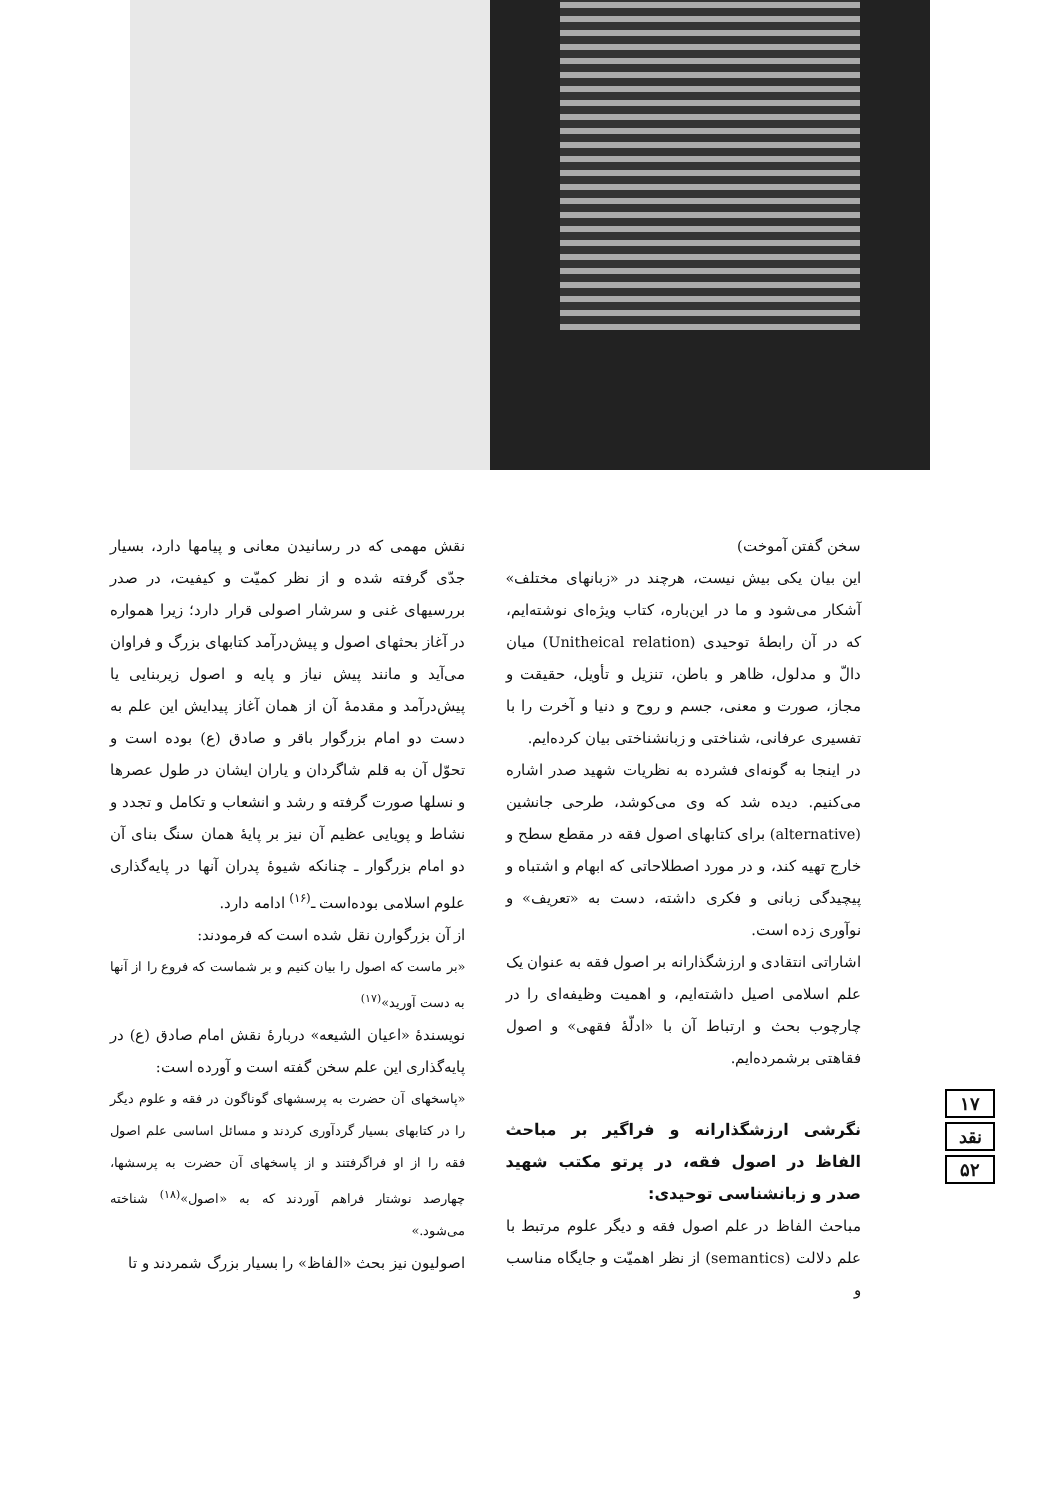سخن گفتن آموخت)
این بیان یکی بیش نیست، هرچند در «زبانهای مختلف» آشکار می‌شود و ما در این‌باره، کتاب ویژه‌ای نوشته‌ایم، که در آن رابطهٔ توحیدی (Unitheical relation) میان دالّ و مدلول، ظاهر و باطن، تنزیل و تأویل، حقیقت و مجاز، صورت و معنی، جسم و روح و دنیا و آخرت را با تفسیری عرفانی، شناختی و زبانشناختی بیان کرده‌ایم.
در اینجا به گونه‌ای فشرده به نظریات شهید صدر اشاره می‌کنیم. دیده شد که وی می‌کوشد، طرحی جانشین (alternative) برای کتابهای اصول فقه در مقطع سطح و خارج تهیه کند، و در مورد اصطلاحاتی که ابهام و اشتباه و پیچیدگی زبانی و فکری داشته، دست به «تعریف» و نوآوری زده است.
اشاراتی انتقادی و ارزشگذارانه بر اصول فقه به عنوان یک علم اسلامی اصیل داشته‌ایم، و اهمیت وظیفه‌ای را در چارچوب بحث و ارتباط آن با «ادلّهٔ فقهی» و اصول فقاهتی برشمرده‌ایم.
نگرشی ارزشگذارانه و فراگیر بر مباحث الفاظ در اصول فقه، در پرتو مکتب شهید صدر و زبانشناسی توحیدی:
مباحث الفاظ در علم اصول فقه و دیگر علوم مرتبط با علم دلالت (semantics) از نظر اهمیّت و جایگاه مناسب و
نقش مهمی که در رسانیدن معانی و پیامها دارد، بسیار جدّی گرفته شده و از نظر کمیّت و کیفیت، در صدر بررسیهای غنی و سرشار اصولی قرار دارد؛ زیرا همواره در آغاز بحثهای اصول و پیش‌درآمد کتابهای بزرگ و فراوان می‌آید و مانند پیش نیاز و پایه و اصول زیربنایی یا پیش‌درآمد و مقدمهٔ آن از همان آغاز پیدایش این علم به دست دو امام بزرگوار باقر و صادق (ع) بوده است و تحوّل آن به قلم شاگردان و یاران ایشان در طول عصرها و نسلها صورت گرفته و رشد و انشعاب و تکامل و تجدد و نشاط و پویایی عظیم آن نیز بر پایهٔ همان سنگ بنای آن دو امام بزرگوار ـ چنانکه شیوهٔ پدران آنها در پایه‌گذاری علوم اسلامی بوده‌است ـ<sup>(۱۶)</sup> ادامه دارد.
از آن بزرگوارن نقل شده است که فرمودند:
«بر ماست که اصول را بیان کنیم و بر شماست که فروع را از آنها به دست آورید»<sup>(۱۷)</sup>
نویسندهٔ «اعیان الشیعه» دربارهٔ نقش امام صادق (ع) در پایه‌گذاری این علم سخن گفته است و آورده است:
«پاسخهای آن حضرت به پرسشهای گوناگون در فقه و علوم دیگر را در کتابهای بسیار گردآوری کردند و مسائل اساسی علم اصول فقه را از او فراگرفتند و از پاسخهای آن حضرت به پرسشها، چهارصد نوشتار فراهم آوردند که به «اصول»<sup>(۱۸)</sup> شناخته می‌شود.»
اصولیون نیز بحث «الفاظ» را بسیار بزرگ شمردند و تا
۱۷
نقد
۵۲